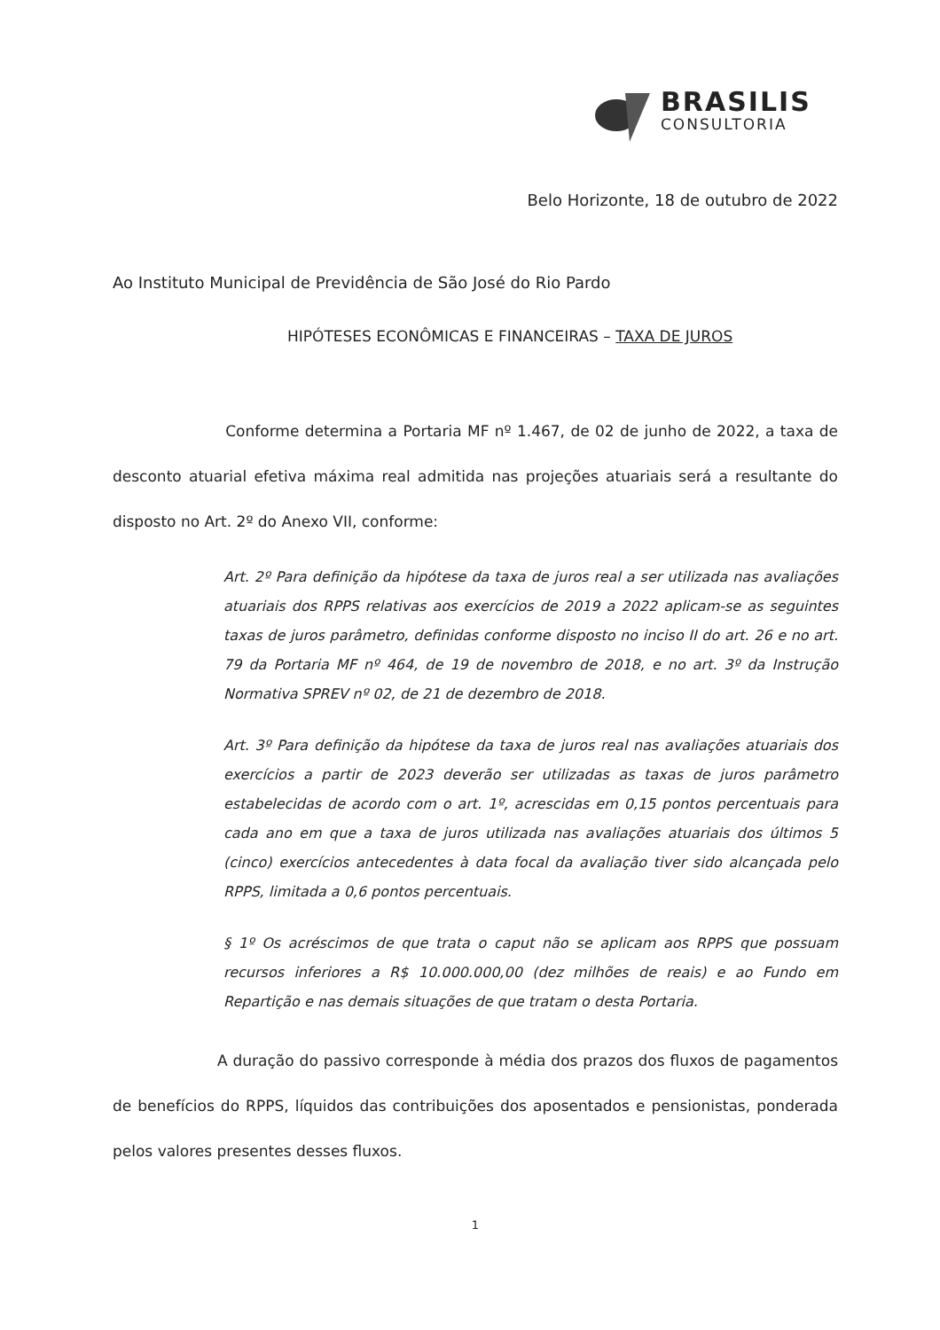BRASILIS
CONSULTORIA
Belo Horizonte, 18 de outubro de 2022
Ao Instituto Municipal de Previdência de São José do Rio Pardo
HIPÓTESES ECONÔMICAS E FINANCEIRAS – TAXA DE JUROS
Conforme determina a Portaria MF nº 1.467, de 02 de junho de 2022, a taxa de desconto atuarial efetiva máxima real admitida nas projeções atuariais será a resultante do disposto no Art. 2º do Anexo VII, conforme:
Art. 2º Para definição da hipótese da taxa de juros real a ser utilizada nas avaliações atuariais dos RPPS relativas aos exercícios de 2019 a 2022 aplicam-se as seguintes taxas de juros parâmetro, definidas conforme disposto no inciso II do art. 26 e no art. 79 da Portaria MF nº 464, de 19 de novembro de 2018, e no art. 3º da Instrução Normativa SPREV nº 02, de 21 de dezembro de 2018.
Art. 3º Para definição da hipótese da taxa de juros real nas avaliações atuariais dos exercícios a partir de 2023 deverão ser utilizadas as taxas de juros parâmetro estabelecidas de acordo com o art. 1º, acrescidas em 0,15 pontos percentuais para cada ano em que a taxa de juros utilizada nas avaliações atuariais dos últimos 5 (cinco) exercícios antecedentes à data focal da avaliação tiver sido alcançada pelo RPPS, limitada a 0,6 pontos percentuais.
§ 1º Os acréscimos de que trata o caput não se aplicam aos RPPS que possuam recursos inferiores a R$ 10.000.000,00 (dez milhões de reais) e ao Fundo em Repartição e nas demais situações de que tratam o desta Portaria.
A duração do passivo corresponde à média dos prazos dos fluxos de pagamentos de benefícios do RPPS, líquidos das contribuições dos aposentados e pensionistas, ponderada pelos valores presentes desses fluxos.
1